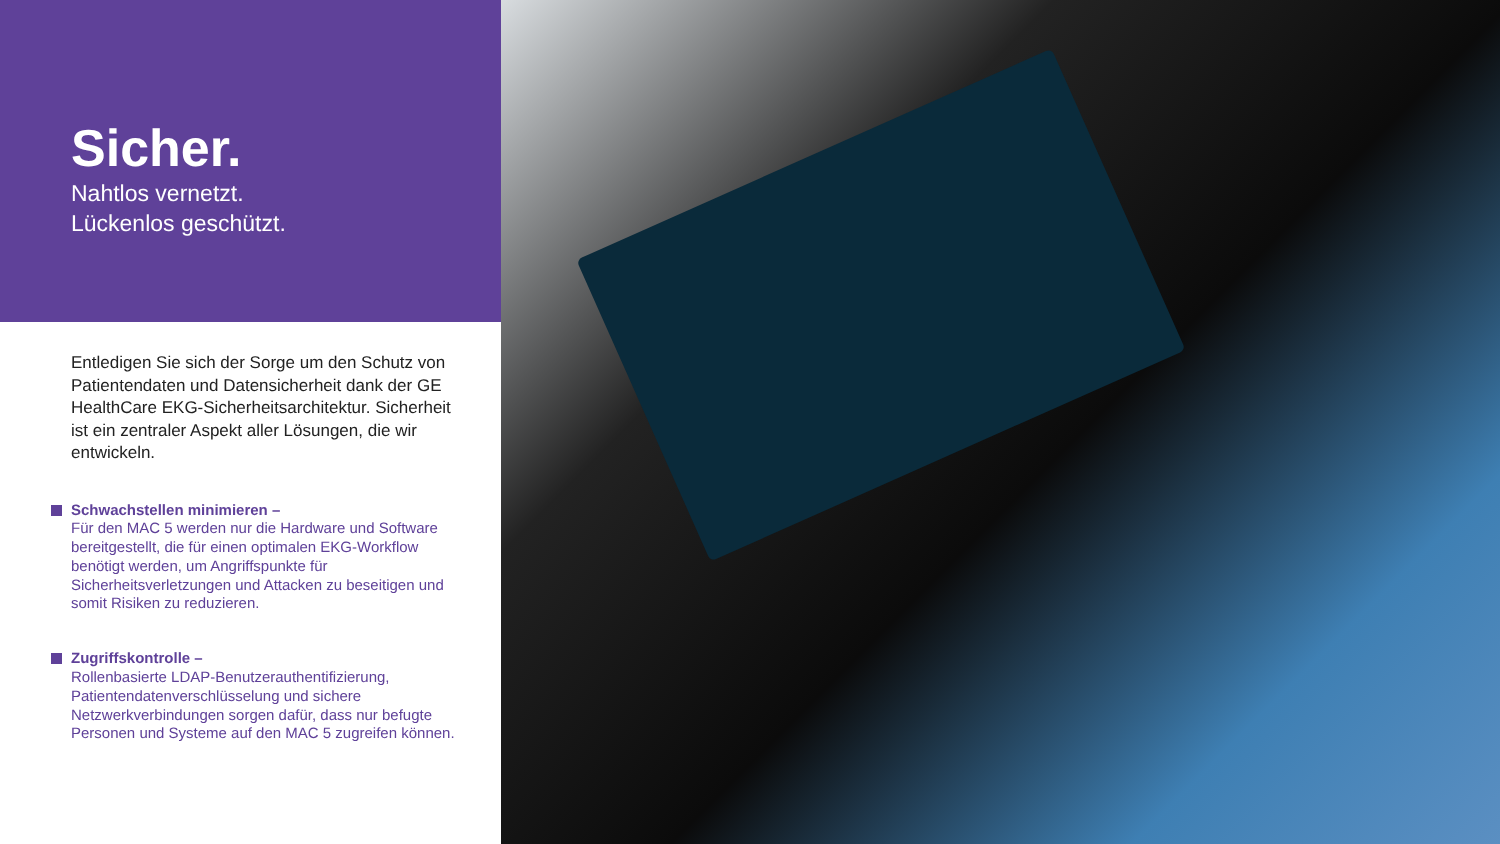Sicher.
Nahtlos vernetzt.
Lückenlos geschützt.
Entledigen Sie sich der Sorge um den Schutz von Patientendaten und Datensicherheit dank der GE HealthCare EKG-Sicherheitsarchitektur. Sicherheit ist ein zentraler Aspekt aller Lösungen, die wir entwickeln.
Schwachstellen minimieren –
Für den MAC 5 werden nur die Hardware und Software bereitgestellt, die für einen optimalen EKG-Workflow benötigt werden, um Angriffspunkte für Sicherheitsverletzungen und Attacken zu beseitigen und somit Risiken zu reduzieren.
Zugriffskontrolle –
Rollenbasierte LDAP-Benutzerauthentifizierung, Patientendatenverschlüsselung und sichere Netzwerkverbindungen sorgen dafür, dass nur befugte Personen und Systeme auf den MAC 5 zugreifen können.